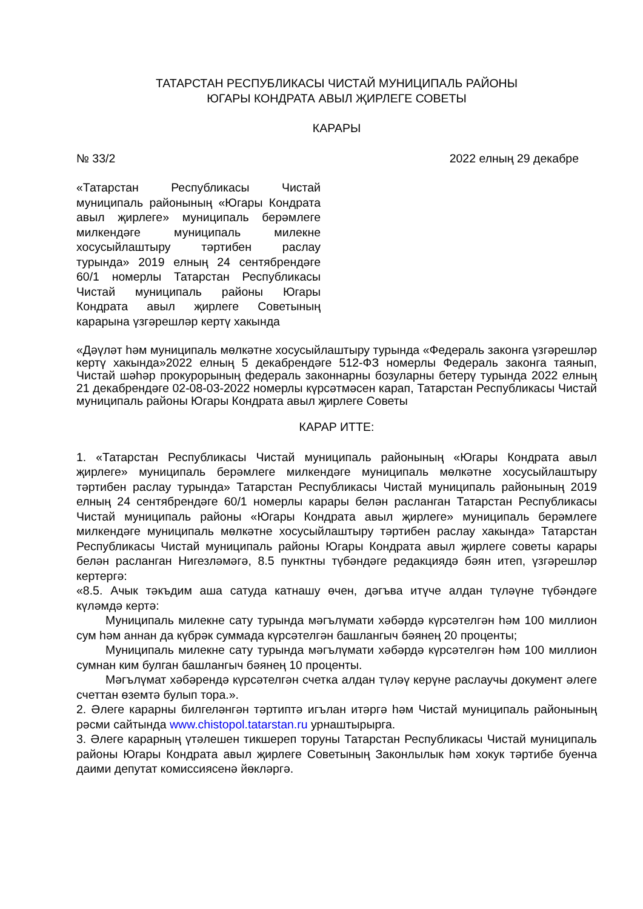ТАТАРСТАН РЕСПУБЛИКАСЫ ЧИСТАЙ МУНИЦИПАЛЬ РАЙОНЫ
ЮГАРЫ КОНДРАТА АВЫЛ ҖИРЛЕГЕ СОВЕТЫ
КАРАРЫ
№ 33/2 2022 елның 29 декабре
«Татарстан Республикасы Чистай муниципаль районының «Югары Кондрата авыл җирлеге» муниципаль берәмлеге милкендәге муниципаль милекне хосусыйлаштыру тәртибен раслау турында» 2019 елның 24 сентябрендәге 60/1 номерлы Татарстан Республикасы Чистай муниципаль районы Югары Кондрата авыл җирлеге Советының карарына үзгәрешләр кертү хакында
«Дәүләт һәм муниципаль мөлкәтне хосусыйлаштыру турында «Федераль законга үзгәрешләр кертү хакында»2022 елның 5 декабрендәге 512-ФЗ номерлы Федераль законга таянып, Чистай шәһәр прокурорының федераль законнарны бозуларны бетерү турында 2022 елның 21 декабрендәге 02-08-03-2022 номерлы күрсәтмәсен карап, Татарстан Республикасы Чистай муниципаль районы Югары Кондрата авыл җирлеге Советы
КАРАР ИТТЕ:
1. «Татарстан Республикасы Чистай муниципаль районының «Югары Кондрата авыл җирлеге» муниципаль берәмлеге милкендәге муниципаль мөлкәтне хосусыйлаштыру тәртибен раслау турында» Татарстан Республикасы Чистай муниципаль районының 2019 елның 24 сентябрендәге 60/1 номерлы карары белән расланган Татарстан Республикасы Чистай муниципаль районы «Югары Кондрата авыл җирлеге» муниципаль берәмлеге милкендәге муниципаль мөлкәтне хосусыйлаштыру тәртибен раслау хакында» Татарстан Республикасы Чистай муниципаль районы Югары Кондрата авыл җирлеге советы карары белән расланган Нигезләмәгә, 8.5 пунктны түбәндәге редакциядә бәян итеп, үзгәрешләр кертергә:
«8.5. Ачык тәкъдим аша сатуда катнашу өчен, дәгъва итүче алдан түләүне түбәндәге күләмдә кертә:
Муниципаль милекне сату турында мәгълүмати хәбәрдә күрсәтелгән һәм 100 миллион сум һәм аннан да күбрәк суммада күрсәтелгән башлангыч бәянең 20 проценты;
Муниципаль милекне сату турында мәгълүмати хәбәрдә күрсәтелгән һәм 100 миллион сумнан ким булган башлангыч бәянең 10 проценты.
Мәгълүмат хәбәрендә күрсәтелгән счетка алдан түләү керүне раслаучы документ әлеге счеттан өземтә булып тора.».
2. Әлеге карарны билгеләнгән тәртиптә игълан итәргә һәм Чистай муниципаль районының рәсми сайтында www.chistopol.tatarstan.ru урнаштырырга.
3. Әлеге карарның үтәлешен тикшереп торуны Татарстан Республикасы Чистай муниципаль районы Югары Кондрата авыл җирлеге Советының Законлылык һәм хокук тәртибе буенча даими депутат комиссиясенә йөкләргә.